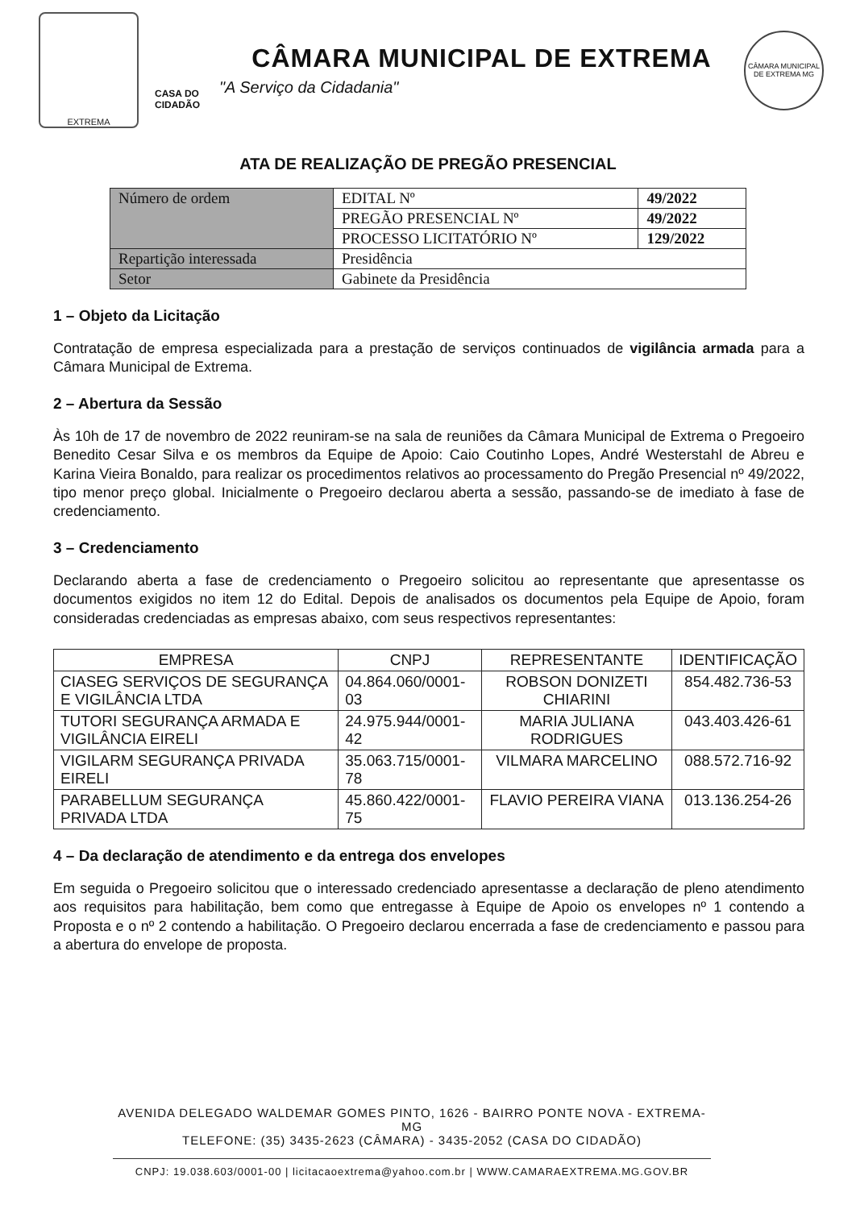EXTREMA
CASA DO CIDADÃO
CÂMARA MUNICIPAL DE EXTREMA
"A Serviço da Cidadania"
CÂMARA MUNICIPAL DE EXTREMA MG
ATA DE REALIZAÇÃO DE PREGÃO PRESENCIAL
| Número de ordem | EDITAL Nº | 49/2022 |
| | PREGÃO PRESENCIAL Nº | 49/2022 |
| | PROCESSO LICITATÓRIO Nº | 129/2022 |
| Repartição interessada | Presidência | |
| Setor | Gabinete da Presidência | |
1 – Objeto da Licitação
Contratação de empresa especializada para a prestação de serviços continuados de vigilância armada para a Câmara Municipal de Extrema.
2 – Abertura da Sessão
Às 10h de 17 de novembro de 2022 reuniram-se na sala de reuniões da Câmara Municipal de Extrema o Pregoeiro Benedito Cesar Silva e os membros da Equipe de Apoio: Caio Coutinho Lopes, André Westerstahl de Abreu e Karina Vieira Bonaldo, para realizar os procedimentos relativos ao processamento do Pregão Presencial nº 49/2022, tipo menor preço global. Inicialmente o Pregoeiro declarou aberta a sessão, passando-se de imediato à fase de credenciamento.
3 – Credenciamento
Declarando aberta a fase de credenciamento o Pregoeiro solicitou ao representante que apresentasse os documentos exigidos no item 12 do Edital. Depois de analisados os documentos pela Equipe de Apoio, foram consideradas credenciadas as empresas abaixo, com seus respectivos representantes:
| EMPRESA | CNPJ | REPRESENTANTE | IDENTIFICAÇÃO |
| --- | --- | --- | --- |
| CIASEG SERVIÇOS DE SEGURANÇA E VIGILÂNCIA LTDA | 04.864.060/0001-03 | ROBSON DONIZETI CHIARINI | 854.482.736-53 |
| TUTORI SEGURANÇA ARMADA E VIGILÂNCIA EIRELI | 24.975.944/0001-42 | MARIA JULIANA RODRIGUES | 043.403.426-61 |
| VIGILARM SEGURANÇA PRIVADA EIRELI | 35.063.715/0001-78 | VILMARA MARCELINO | 088.572.716-92 |
| PARABELLUM SEGURANÇA PRIVADA LTDA | 45.860.422/0001-75 | FLAVIO PEREIRA VIANA | 013.136.254-26 |
4 – Da declaração de atendimento e da entrega dos envelopes
Em seguida o Pregoeiro solicitou que o interessado credenciado apresentasse a declaração de pleno atendimento aos requisitos para habilitação, bem como que entregasse à Equipe de Apoio os envelopes nº 1 contendo a Proposta e o nº 2 contendo a habilitação. O Pregoeiro declarou encerrada a fase de credenciamento e passou para a abertura do envelope de proposta.
AVENIDA DELEGADO WALDEMAR GOMES PINTO, 1626 - BAIRRO PONTE NOVA - EXTREMA-MG
TELEFONE: (35) 3435-2623 (CÂMARA) - 3435-2052 (CASA DO CIDADÃO)
CNPJ: 19.038.603/0001-00 | licitacaoextrema@yahoo.com.br | WWW.CAMARAEXTREMA.MG.GOV.BR